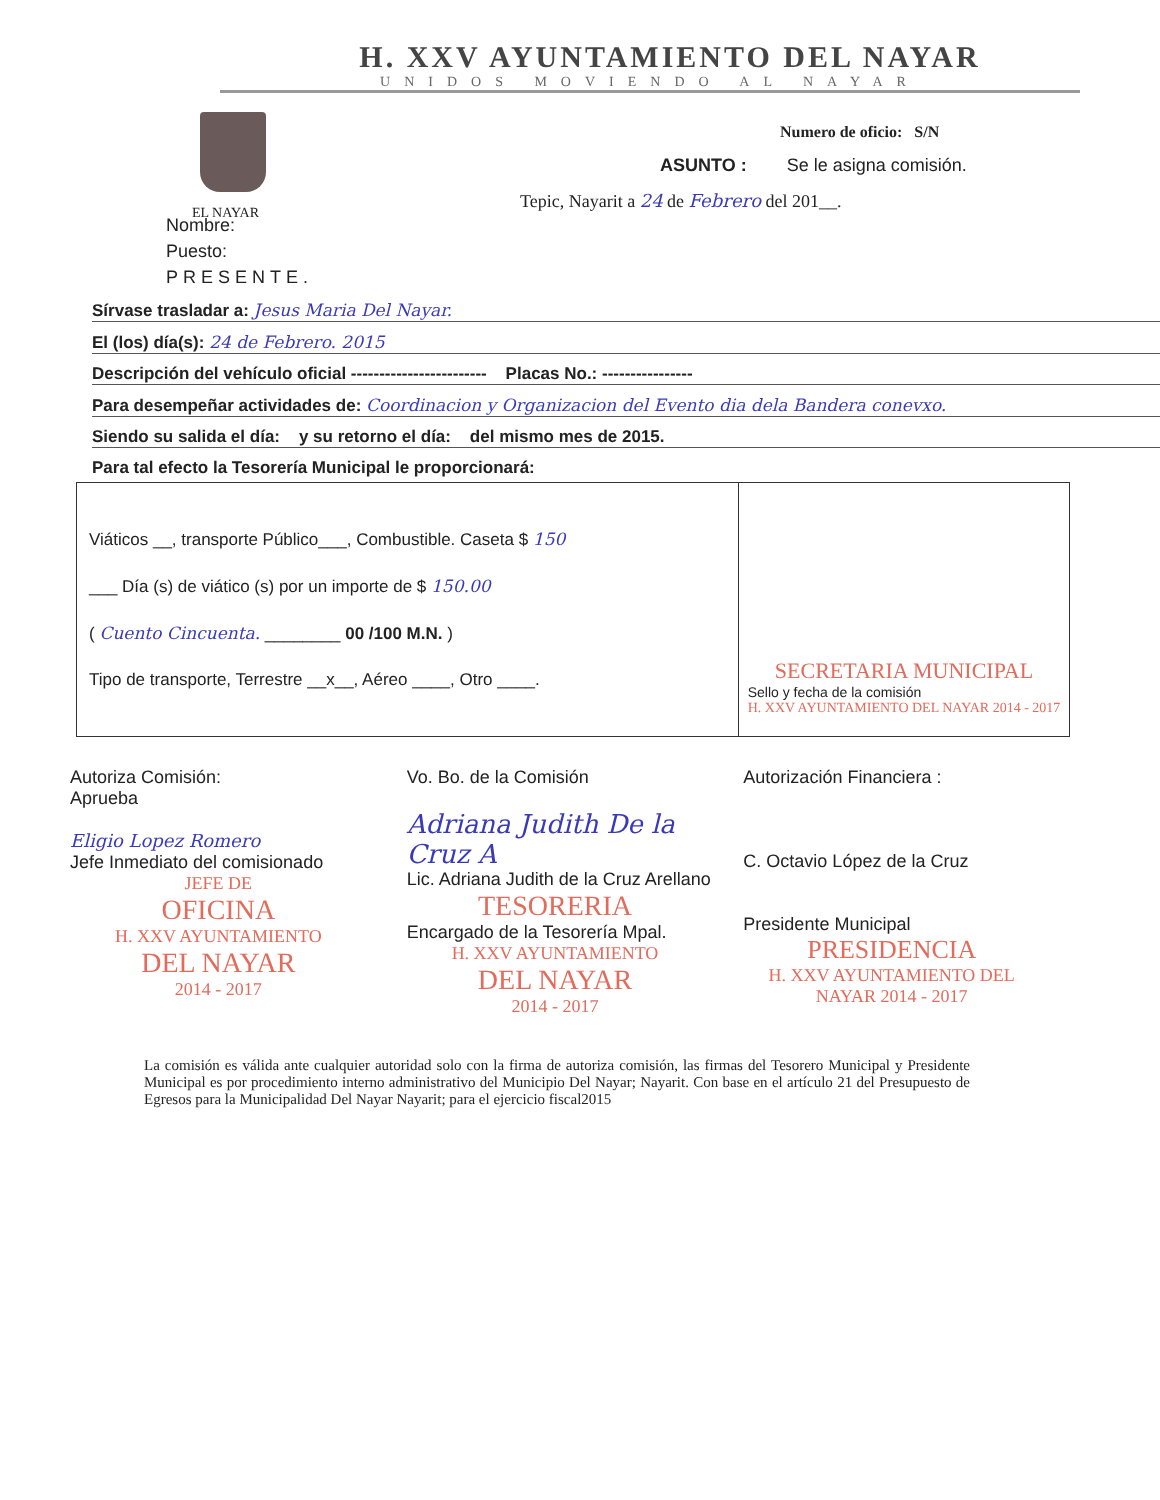H. XXV AYUNTAMIENTO DEL NAYAR
UNIDOS MOVIENDO AL NAYAR
EL NAYAR
Numero de oficio: S/N
ASUNTO : Se le asigna comisión.
Tepic, Nayarit a 24 de Febrero del 201__.
Nombre:
Puesto:
PRESENTE.
Sírvase trasladar a: Jesus Maria Del Nayar.
El (los) día(s): 24 de Febrero. 2015
Descripción del vehículo oficial ------------------------ Placas No.: ----------------
Para desempeñar actividades de: Coordinacion y Organizacion del Evento dia dela Bandera conevxo.
Siendo su salida el día: y su retorno el día: del mismo mes de 2015.
Para tal efecto la Tesorería Municipal le proporcionará:
Viáticos __, transporte Público___, Combustible. Caseta $ 150
___ Día (s) de viático (s) por un importe de $ 150.00
( Cuento Cincuenta. ________ 00 /100 M.N. )
Tipo de transporte, Terrestre __x__, Aéreo ____, Otro ____.
SECRETARIA MUNICIPAL
Sello y fecha de la comisión
H. XXV AYUNTAMIENTO DEL NAYAR 2014 - 2017
Autoriza Comisión:
Aprueba
Eligio Lopez Romero
Jefe Inmediato del comisionado
JEFE DE
OFICINA
H. XXV AYUNTAMIENTO
DEL NAYAR
2014 - 2017
Vo. Bo. de la Comisión
Adriana Judith De la Cruz A
Lic. Adriana Judith de la Cruz Arellano
TESORERIA
Encargado de la Tesorería Mpal.
H. XXV AYUNTAMIENTO
DEL NAYAR
2014 - 2017
Autorización Financiera :
C. Octavio López de la Cruz
Presidente Municipal
PRESIDENCIA
H. XXV AYUNTAMIENTO DEL NAYAR 2014 - 2017
La comisión es válida ante cualquier autoridad solo con la firma de autoriza comisión, las firmas del Tesorero Municipal y Presidente Municipal es por procedimiento interno administrativo del Municipio Del Nayar; Nayarit. Con base en el artículo 21 del Presupuesto de Egresos para la Municipalidad Del Nayar Nayarit; para el ejercicio fiscal2015